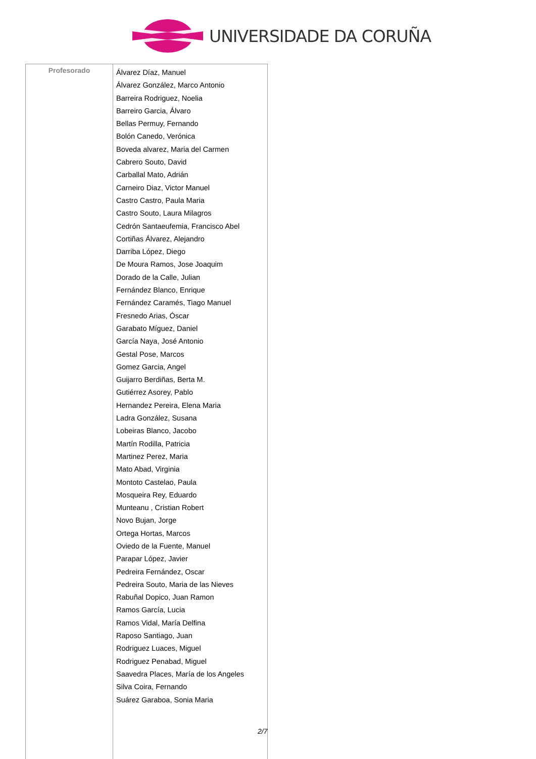UNIVERSIDADE DA CORUÑA
| Profesorado | Álvarez Díaz, Manuel Álvarez González, Marco Antonio Barreira Rodriguez, Noelia Barreiro Garcia, Álvaro Bellas Permuy, Fernando Bolón Canedo, Verónica Boveda alvarez, Maria del Carmen Cabrero Souto, David Carballal Mato, Adrián Carneiro Diaz, Victor Manuel Castro Castro, Paula Maria Castro Souto, Laura Milagros Cedrón Santaeufemia, Francisco Abel Cortiñas Álvarez, Alejandro Darriba López, Diego De Moura Ramos, Jose Joaquim Dorado de la Calle, Julian Fernández Blanco, Enrique Fernández Caramés, Tiago Manuel Fresnedo Arias, Óscar Garabato Míguez, Daniel García Naya, José Antonio Gestal Pose, Marcos Gomez Garcia, Angel Guijarro Berdiñas, Berta M. Gutiérrez Asorey, Pablo Hernandez Pereira, Elena Maria Ladra González, Susana Lobeiras Blanco, Jacobo Martín Rodilla, Patricia Martinez Perez, Maria Mato Abad, Virginia Montoto Castelao, Paula Mosqueira Rey, Eduardo Munteanu , Cristian Robert Novo Bujan, Jorge Ortega Hortas, Marcos Oviedo de la Fuente, Manuel Parapar López, Javier Pedreira Fernández, Oscar Pedreira Souto, Maria de las Nieves Rabuñal Dopico, Juan Ramon Ramos García, Lucia Ramos Vidal, María Delfina Raposo Santiago, Juan Rodriguez Luaces, Miguel Rodriguez Penabad, Miguel Saavedra Places, María de los Angeles Silva Coira, Fernando Suárez Garaboa, Sonia Maria |
2/7